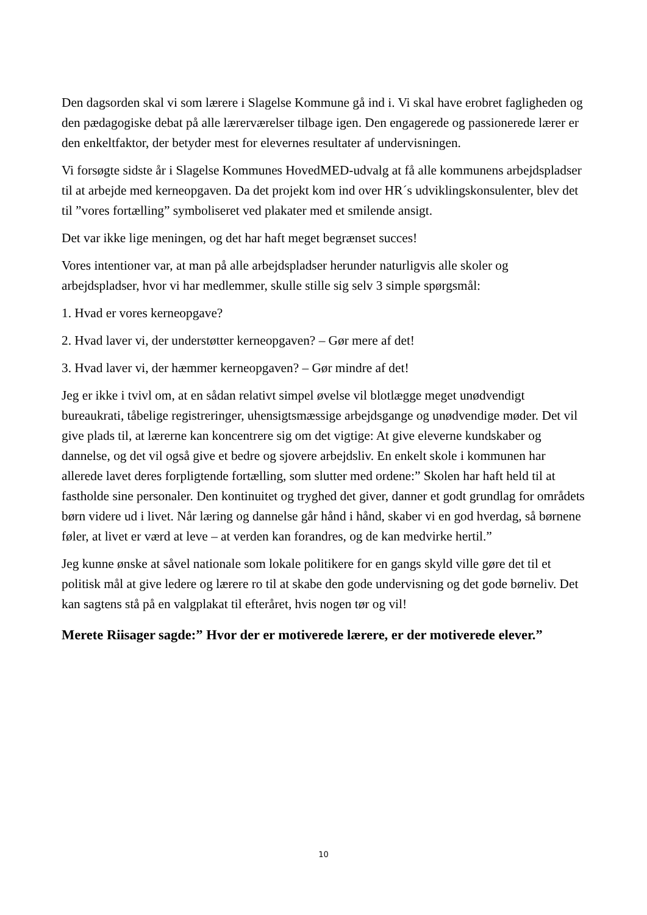Den dagsorden skal vi som lærere i Slagelse Kommune gå ind i. Vi skal have erobret fagligheden og den pædagogiske debat på alle lærerværelser tilbage igen. Den engagerede og passionerede lærer er den enkeltfaktor, der betyder mest for elevernes resultater af undervisningen.
Vi forsøgte sidste år i Slagelse Kommunes HovedMED-udvalg at få alle kommunens arbejdspladser til at arbejde med kerneopgaven. Da det projekt kom ind over HR´s udviklingskonsulenter, blev det til ”vores fortælling” symboliseret ved plakater med et smilende ansigt.
Det var ikke lige meningen, og det har haft meget begrænset succes!
Vores intentioner var, at man på alle arbejdspladser herunder naturligvis alle skoler og arbejdspladser, hvor vi har medlemmer, skulle stille sig selv 3 simple spørgsmål:
1. Hvad er vores kerneopgave?
2. Hvad laver vi, der understøtter kerneopgaven? – Gør mere af det!
3. Hvad laver vi, der hæmmer kerneopgaven? – Gør mindre af det!
Jeg er ikke i tvivl om, at en sådan relativt simpel øvelse vil blotlægge meget unødvendigt bureaukrati, tåbelige registreringer, uhensigtsmæssige arbejdsgange og unødvendige møder. Det vil give plads til, at lærerne kan koncentrere sig om det vigtige: At give eleverne kundskaber og dannelse, og det vil også give et bedre og sjovere arbejdsliv. En enkelt skole i kommunen har allerede lavet deres forpligtende fortælling, som slutter med ordene:” Skolen har haft held til at fastholde sine personaler. Den kontinuitet og tryghed det giver, danner et godt grundlag for områdets børn videre ud i livet. Når læring og dannelse går hånd i hånd, skaber vi en god hverdag, så børnene føler, at livet er værd at leve – at verden kan forandres, og de kan medvirke hertil.”
Jeg kunne ønske at såvel nationale som lokale politikere for en gangs skyld ville gøre det til et politisk mål at give ledere og lærere ro til at skabe den gode undervisning og det gode børneliv. Det kan sagtens stå på en valgplakat til efteråret, hvis nogen tør og vil!
Merete Riisager sagde:” Hvor der er motiverede lærere, er der motiverede elever.”
10